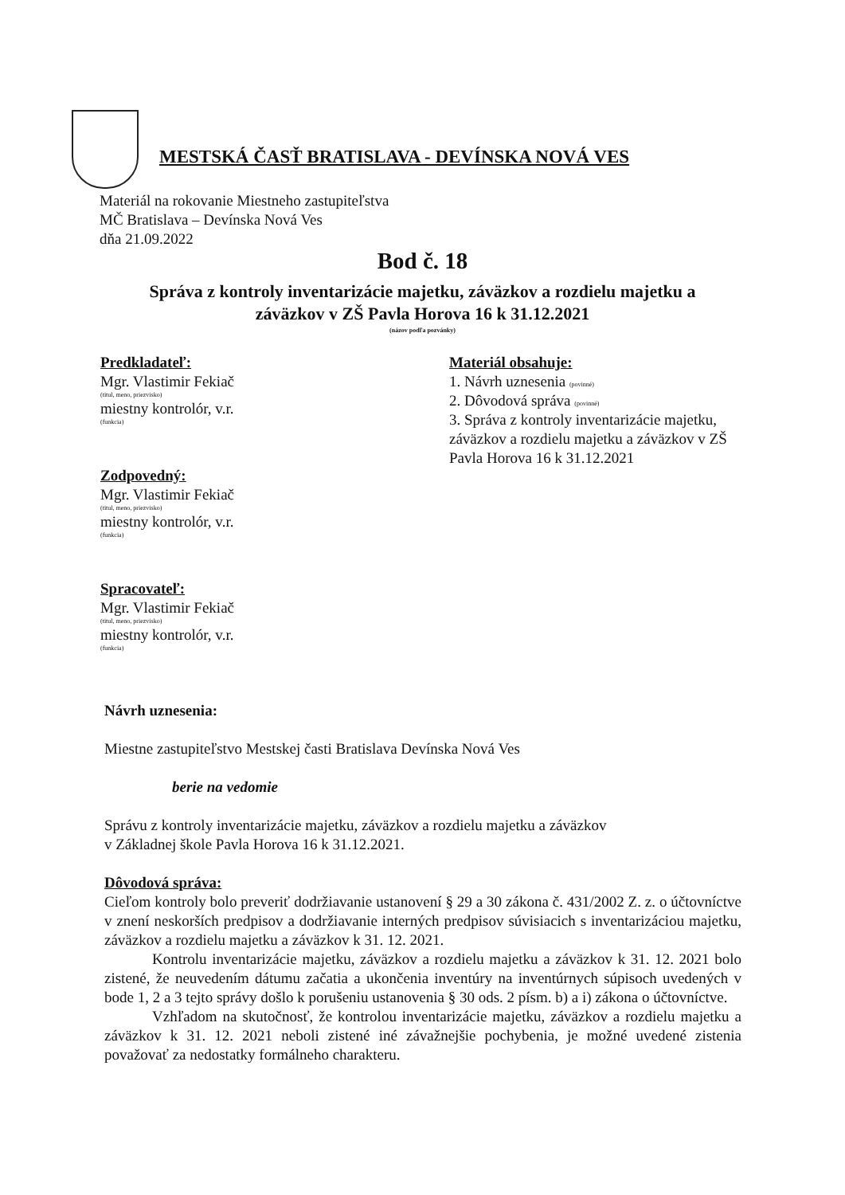MESTSKÁ ČASŤ BRATISLAVA - DEVÍNSKA NOVÁ VES
Materiál na rokovanie Miestneho zastupiteľstva
MČ Bratislava – Devínska Nová Ves
dňa 21.09.2022
Bod č. 18
Správa z kontroly inventarizácie majetku, záväzkov a rozdielu majetku a
záväzkov v ZŠ Pavla Horova 16 k 31.12.2021
(názov podľa pozvánky)
Predkladateľ:
Mgr. Vlastimir Fekiač
(titul, meno, priezvisko)
miestny kontrolór, v.r.
(funkcia)
Zodpovedný:
Mgr. Vlastimir Fekiač
(titul, meno, priezvisko)
miestny kontrolór, v.r.
(funkcia)
Spracovateľ:
Mgr. Vlastimir Fekiač
(titul, meno, priezvisko)
miestny kontrolór, v.r.
(funkcia)
Materiál obsahuje:
1. Návrh uznesenia (povinné)
2. Dôvodová správa (povinné)
3. Správa z kontroly inventarizácie majetku, záväzkov a rozdielu majetku a záväzkov v ZŠ Pavla Horova 16 k 31.12.2021
Návrh uznesenia:
Miestne zastupiteľstvo Mestskej časti Bratislava Devínska Nová Ves
berie na vedomie
Správu z kontroly inventarizácie majetku, záväzkov a rozdielu majetku a záväzkov
v Základnej škole Pavla Horova 16 k 31.12.2021.
Dôvodová správa:
Cieľom kontroly bolo preveriť dodržiavanie ustanovení § 29 a 30 zákona č. 431/2002 Z. z. o účtovníctve v znení neskorších predpisov a dodržiavanie interných predpisov súvisiacich s inventarizáciou majetku, záväzkov a rozdielu majetku a záväzkov k 31. 12. 2021.
Kontrolu inventarizácie majetku, záväzkov a rozdielu majetku a záväzkov k 31. 12. 2021 bolo zistené, že neuvedením dátumu začatia a ukončenia inventúry na inventúrnych súpisoch uvedených v bode 1, 2 a 3 tejto správy došlo k porušeniu ustanovenia § 30 ods. 2 písm. b) a i) zákona o účtovníctve.
Vzhľadom na skutočnosť, že kontrolou inventarizácie majetku, záväzkov a rozdielu majetku a záväzkov k 31. 12. 2021 neboli zistené iné závažnejšie pochybenia, je možné uvedené zistenia považovať za nedostatky formálneho charakteru.